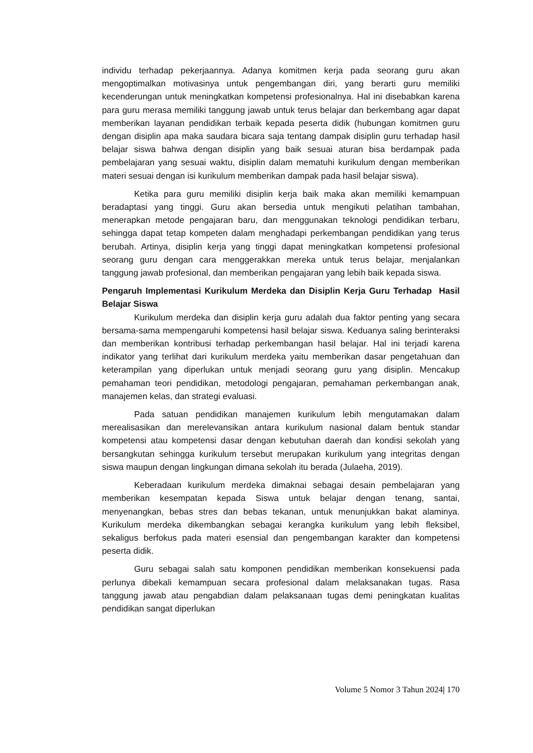individu terhadap pekerjaannya. Adanya komitmen kerja pada seorang guru akan mengoptimalkan motivasinya untuk pengembangan diri, yang berarti guru memiliki kecenderungan untuk meningkatkan kompetensi profesionalnya. Hal ini disebabkan karena para guru merasa memiliki tanggung jawab untuk terus belajar dan berkembang agar dapat memberikan layanan pendidikan terbaik kepada peserta didik (hubungan komitmen guru dengan disiplin apa maka saudara bicara saja tentang dampak disiplin guru terhadap hasil belajar siswa bahwa dengan disiplin yang baik sesuai aturan bisa berdampak pada pembelajaran yang sesuai waktu, disiplin dalam mematuhi kurikulum dengan memberikan materi sesuai dengan isi kurikulum memberikan dampak pada hasil belajar siswa).
Ketika para guru memiliki disiplin kerja baik maka akan memiliki kemampuan beradaptasi yang tinggi. Guru akan bersedia untuk mengikuti pelatihan tambahan, menerapkan metode pengajaran baru, dan menggunakan teknologi pendidikan terbaru, sehingga dapat tetap kompeten dalam menghadapi perkembangan pendidikan yang terus berubah. Artinya, disiplin kerja yang tinggi dapat meningkatkan kompetensi profesional seorang guru dengan cara menggerakkan mereka untuk terus belajar, menjalankan tanggung jawab profesional, dan memberikan pengajaran yang lebih baik kepada siswa.
Pengaruh Implementasi Kurikulum Merdeka dan Disiplin Kerja Guru Terhadap Hasil Belajar Siswa
Kurikulum merdeka dan disiplin kerja guru adalah dua faktor penting yang secara bersama-sama mempengaruhi kompetensi hasil belajar siswa. Keduanya saling berinteraksi dan memberikan kontribusi terhadap perkembangan hasil belajar. Hal ini terjadi karena indikator yang terlihat dari kurikulum merdeka yaitu memberikan dasar pengetahuan dan keterampilan yang diperlukan untuk menjadi seorang guru yang disiplin. Mencakup pemahaman teori pendidikan, metodologi pengajaran, pemahaman perkembangan anak, manajemen kelas, dan strategi evaluasi.
Pada satuan pendidikan manajemen kurikulum lebih mengutamakan dalam merealisasikan dan merelevansikan antara kurikulum nasional dalam bentuk standar kompetensi atau kompetensi dasar dengan kebutuhan daerah dan kondisi sekolah yang bersangkutan sehingga kurikulum tersebut merupakan kurikulum yang integritas dengan siswa maupun dengan lingkungan dimana sekolah itu berada (Julaeha, 2019).
Keberadaan kurikulum merdeka dimaknai sebagai desain pembelajaran yang memberikan kesempatan kepada Siswa untuk belajar dengan tenang, santai, menyenangkan, bebas stres dan bebas tekanan, untuk menunjukkan bakat alaminya. Kurikulum merdeka dikembangkan sebagai kerangka kurikulum yang lebih fleksibel, sekaligus berfokus pada materi esensial dan pengembangan karakter dan kompetensi peserta didik.
Guru sebagai salah satu komponen pendidikan memberikan konsekuensi pada perlunya dibekali kemampuan secara profesional dalam melaksanakan tugas. Rasa tanggung jawab atau pengabdian dalam pelaksanaan tugas demi peningkatan kualitas pendidikan sangat diperlukan
Volume 5 Nomor 3 Tahun 2024| 170